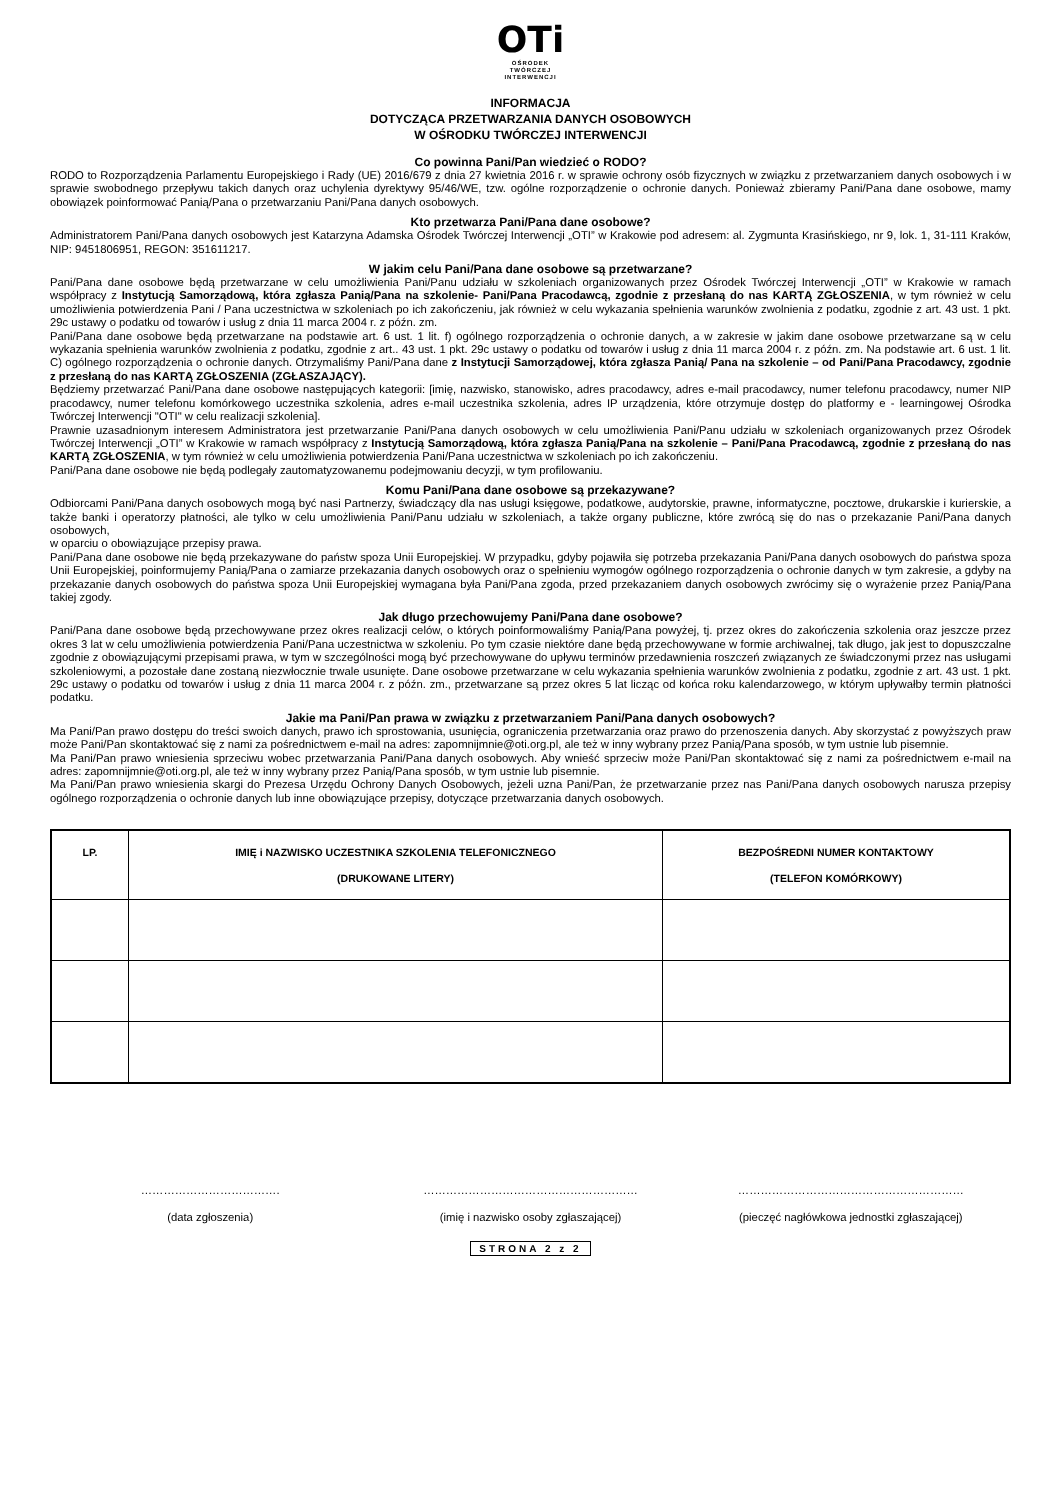OTi
OŚRODEK
TWÓRCZEJ
INTERWENCJI
INFORMACJA
DOTYCZĄCA PRZETWARZANIA DANYCH OSOBOWYCH
W OŚRODKU TWÓRCZEJ INTERWENCJI
Co powinna Pani/Pan wiedzieć o RODO?
RODO to Rozporządzenia Parlamentu Europejskiego i Rady (UE) 2016/679 z dnia 27 kwietnia 2016 r. w sprawie ochrony osób fizycznych w związku z przetwarzaniem danych osobowych i w sprawie swobodnego przepływu takich danych oraz uchylenia dyrektywy 95/46/WE, tzw. ogólne rozporządzenie o ochronie danych. Ponieważ zbieramy Pani/Pana dane osobowe, mamy obowiązek poinformować Panią/Pana o przetwarzaniu Pani/Pana danych osobowych.
Kto przetwarza Pani/Pana dane osobowe?
Administratorem Pani/Pana danych osobowych jest Katarzyna Adamska Ośrodek Twórczej Interwencji „OTI” w Krakowie pod adresem: al. Zygmunta Krasińskiego, nr 9, lok. 1, 31-111 Kraków, NIP: 9451806951, REGON: 351611217.
W jakim celu Pani/Pana dane osobowe są przetwarzane?
Pani/Pana dane osobowe będą przetwarzane w celu umożliwienia Pani/Panu udziału w szkoleniach organizowanych przez Ośrodek Twórczej Interwencji „OTI” w Krakowie w ramach współpracy z Instytucją Samorządową, która zgłasza Panią/Pana na szkolenie- Pani/Pana Pracodawcą, zgodnie z przesłaną do nas KARTĄ ZGŁOSZENIA, w tym również w celu umożliwienia potwierdzenia Pani / Pana uczestnictwa w szkoleniach po ich zakończeniu, jak również w celu wykazania spełnienia warunków zwolnienia z podatku, zgodnie z art. 43 ust. 1 pkt. 29c ustawy o podatku od towarów i usług z dnia 11 marca 2004 r. z późn. zm.
Pani/Pana dane osobowe będą przetwarzane na podstawie art. 6 ust. 1 lit. f) ogólnego rozporządzenia o ochronie danych, a w zakresie w jakim dane osobowe przetwarzane są w celu wykazania spełnienia warunków zwolnienia z podatku, zgodnie z art.. 43 ust. 1 pkt. 29c ustawy o podatku od towarów i usług z dnia 11 marca 2004 r. z późn. zm. Na podstawie art. 6 ust. 1 lit. C) ogólnego rozporządzenia o ochronie danych. Otrzymaliśmy Pani/Pana dane z Instytucji Samorządowej, która zgłasza Panią/ Pana na szkolenie – od Pani/Pana Pracodawcy, zgodnie z przesłaną do nas KARTĄ ZGŁOSZENIA (ZGŁASZAJĄCY).
Będziemy przetwarzać Pani/Pana dane osobowe następujących kategorii: [imię, nazwisko, stanowisko, adres pracodawcy, adres e-mail pracodawcy, numer telefonu pracodawcy, numer NIP pracodawcy, numer telefonu komórkowego uczestnika szkolenia, adres e-mail uczestnika szkolenia, adres IP urządzenia, które otrzymuje dostęp do platformy e - learningowej Ośrodka Twórczej Interwencji "OTI" w celu realizacji szkolenia].
Prawnie uzasadnionym interesem Administratora jest przetwarzanie Pani/Pana danych osobowych w celu umożliwienia Pani/Panu udziału w szkoleniach organizowanych przez Ośrodek Twórczej Interwencji „OTI” w Krakowie w ramach współpracy z Instytucją Samorządową, która zgłasza Panią/Pana na szkolenie – Pani/Pana Pracodawcą, zgodnie z przesłaną do nas KARTĄ ZGŁOSZENIA, w tym również w celu umożliwienia potwierdzenia Pani/Pana uczestnictwa w szkoleniach po ich zakończeniu.
Pani/Pana dane osobowe nie będą podlegały zautomatyzowanemu podejmowaniu decyzji, w tym profilowaniu.
Komu Pani/Pana dane osobowe są przekazywane?
Odbiorcami Pani/Pana danych osobowych mogą być nasi Partnerzy, świadczący dla nas usługi księgowe, podatkowe, audytorskie, prawne, informatyczne, pocztowe, drukarskie i kurierskie, a także banki i operatorzy płatności, ale tylko w celu umożliwienia Pani/Panu udziału w szkoleniach, a także organy publiczne, które zwrócą się do nas o przekazanie Pani/Pana danych osobowych,
w oparciu o obowiązujące przepisy prawa.
Pani/Pana dane osobowe nie będą przekazywane do państw spoza Unii Europejskiej. W przypadku, gdyby pojawiła się potrzeba przekazania Pani/Pana danych osobowych do państwa spoza Unii Europejskiej, poinformujemy Panią/Pana o zamiarze przekazania danych osobowych oraz o spełnieniu wymogów ogólnego rozporządzenia o ochronie danych w tym zakresie, a gdyby na przekazanie danych osobowych do państwa spoza Unii Europejskiej wymagana była Pani/Pana zgoda, przed przekazaniem danych osobowych zwrócimy się o wyrażenie przez Panią/Pana takiej zgody.
Jak długo przechowujemy Pani/Pana dane osobowe?
Pani/Pana dane osobowe będą przechowywane przez okres realizacji celów, o których poinformowaliśmy Panią/Pana powyżej, tj. przez okres do zakończenia szkolenia oraz jeszcze przez okres 3 lat w celu umożliwienia potwierdzenia Pani/Pana uczestnictwa w szkoleniu. Po tym czasie niektóre dane będą przechowywane w formie archiwalnej, tak długo, jak jest to dopuszczalne zgodnie z obowiązującymi przepisami prawa, w tym w szczególności mogą być przechowywane do upływu terminów przedawnienia roszczeń związanych ze świadczonymi przez nas usługami szkoleniowymi, a pozostałe dane zostaną niezwłocznie trwale usunięte. Dane osobowe przetwarzane w celu wykazania spełnienia warunków zwolnienia z podatku, zgodnie z art. 43 ust. 1 pkt. 29c ustawy o podatku od towarów i usług z dnia 11 marca 2004 r. z późn. zm., przetwarzane są przez okres 5 lat licząc od końca roku kalendarzowego, w którym upływałby termin płatności podatku.
Jakie ma Pani/Pan prawa w związku z przetwarzaniem Pani/Pana danych osobowych?
Ma Pani/Pan prawo dostępu do treści swoich danych, prawo ich sprostowania, usunięcia, ograniczenia przetwarzania oraz prawo do przenoszenia danych. Aby skorzystać z powyższych praw może Pani/Pan skontaktować się z nami za pośrednictwem e-mail na adres: zapomnijmnie@oti.org.pl, ale też w inny wybrany przez Panią/Pana sposób, w tym ustnie lub pisemnie.
Ma Pani/Pan prawo wniesienia sprzeciwu wobec przetwarzania Pani/Pana danych osobowych. Aby wnieść sprzeciw może Pani/Pan skontaktować się z nami za pośrednictwem e-mail na adres: zapomnijmnie@oti.org.pl, ale też w inny wybrany przez Panią/Pana sposób, w tym ustnie lub pisemnie.
Ma Pani/Pan prawo wniesienia skargi do Prezesa Urzędu Ochrony Danych Osobowych, jeżeli uzna Pani/Pan, że przetwarzanie przez nas Pani/Pana danych osobowych narusza przepisy ogólnego rozporządzenia o ochronie danych lub inne obowiązujące przepisy, dotyczące przetwarzania danych osobowych.
| LP. | IMIĘ i NAZWISKO UCZESTNIKA SZKOLENIA TELEFONICZNEGO (DRUKOWANE LITERY) | BEZPOŚREDNI NUMER KONTAKTOWY (TELEFON KOMÓRKOWY) |
| --- | --- | --- |
……………………………….
(data zgłoszenia)
…………………………………………………
(imię i nazwisko osoby zgłaszającej)
……………………………………………………
(pieczęć nagłówkowa jednostki zgłaszającej)
STRONA 2 z 2